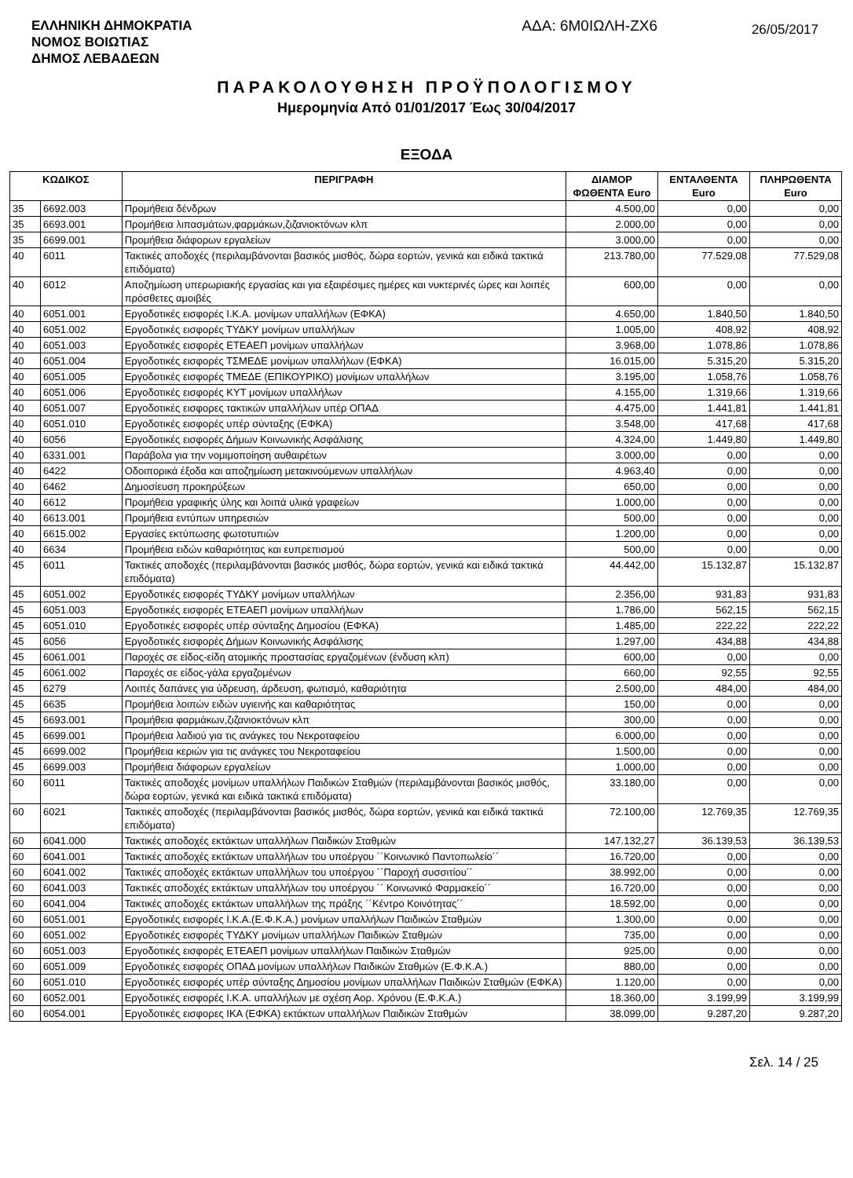ΕΛΛΗΝΙΚΗ ΔΗΜΟΚΡΑΤΙΑ
ΝΟΜΟΣ ΒΟΙΩΤΙΑΣ
ΔΗΜΟΣ ΛΕΒΑΔΕΩΝ
ΑΔΑ: 6Μ0ΙΩΛΗ-ΖΧ6
26/05/2017
ΠΑΡΑΚΟΛΟΥΘΗΣΗ ΠΡΟΫΠΟΛΟΓΙΣΜΟΥ
Ημερομηνία Από 01/01/2017 Έως 30/04/2017
ΕΞΟΔΑ
| ΚΩΔΙΚΟΣ | | ΠΕΡΙΓΡΑΦΗ | ΔΙΑΜΟΡ ΦΩΘΕΝΤΑ Euro | ΕΝΤΑΛΘΕΝΤΑ Euro | ΠΛΗΡΩΘΕΝΤΑ Euro |
| --- | --- | --- | --- | --- | --- |
| 35 | 6692.003 | Προμήθεια δένδρων | 4.500,00 | 0,00 | 0,00 |
| 35 | 6693.001 | Προμήθεια λιπασμάτων,φαρμάκων,ζιζανιοκτόνων κλπ | 2.000,00 | 0,00 | 0,00 |
| 35 | 6699.001 | Προμήθεια διάφορων εργαλείων | 3.000,00 | 0,00 | 0,00 |
| 40 | 6011 | Τακτικές αποδοχές (περιλαμβάνονται βασικός μισθός, δώρα εορτών, γενικά και ειδικά τακτικά επιδόματα) | 213.780,00 | 77.529,08 | 77.529,08 |
| 40 | 6012 | Αποζημίωση υπερωριακής εργασίας και για εξαιρέσιμες ημέρες και νυκτερινές ώρες και λοιπές πρόσθετες αμοιβές | 600,00 | 0,00 | 0,00 |
| 40 | 6051.001 | Εργοδοτικές εισφορές Ι.Κ.Α. μονίμων υπαλλήλων (ΕΦΚΑ) | 4.650,00 | 1.840,50 | 1.840,50 |
| 40 | 6051.002 | Εργοδοτικές εισφορές ΤΥΔΚΥ μονίμων υπαλλήλων | 1.005,00 | 408,92 | 408,92 |
| 40 | 6051.003 | Εργοδοτικές εισφορές ΕΤΕΑΕΠ μονίμων υπαλλήλων | 3.968,00 | 1.078,86 | 1.078,86 |
| 40 | 6051.004 | Εργοδοτικές εισφορές ΤΣΜΕΔΕ μονίμων υπαλλήλων (ΕΦΚΑ) | 16.015,00 | 5.315,20 | 5.315,20 |
| 40 | 6051.005 | Εργοδοτικές εισφορές ΤΜΕΔΕ (ΕΠΙΚΟΥΡΙΚΟ) μονίμων υπαλλήλων | 3.195,00 | 1.058,76 | 1.058,76 |
| 40 | 6051.006 | Εργοδοτικές εισφορές ΚΥΤ μονίμων υπαλλήλων | 4.155,00 | 1.319,66 | 1.319,66 |
| 40 | 6051.007 | Εργοδοτικές εισφορες τακτικών υπαλλήλων υπέρ ΟΠΑΔ | 4.475,00 | 1.441,81 | 1.441,81 |
| 40 | 6051.010 | Εργοδοτικές εισφορές υπέρ σύνταξης (ΕΦΚΑ) | 3.548,00 | 417,68 | 417,68 |
| 40 | 6056 | Εργοδοτικές εισφορές Δήμων Κοινωνικής Ασφάλισης | 4.324,00 | 1.449,80 | 1.449,80 |
| 40 | 6331.001 | Παράβολα για την νομιμοποίηση αυθαιρέτων | 3.000,00 | 0,00 | 0,00 |
| 40 | 6422 | Οδοιπορικά έξοδα και αποζημίωση μετακινούμενων υπαλλήλων | 4.963,40 | 0,00 | 0,00 |
| 40 | 6462 | Δημοσίευση προκηρύξεων | 650,00 | 0,00 | 0,00 |
| 40 | 6612 | Προμήθεια γραφικής ύλης και λοιπά υλικά γραφείων | 1.000,00 | 0,00 | 0,00 |
| 40 | 6613.001 | Προμήθεια εντύπων υπηρεσιών | 500,00 | 0,00 | 0,00 |
| 40 | 6615.002 | Εργασίες εκτύπωσης φωτοτυπιών | 1.200,00 | 0,00 | 0,00 |
| 40 | 6634 | Προμήθεια ειδών καθαριότητας και ευπρεπισμού | 500,00 | 0,00 | 0,00 |
| 45 | 6011 | Τακτικές αποδοχές (περιλαμβάνονται βασικός μισθός, δώρα εορτών, γενικά και ειδικά τακτικά επιδόματα) | 44.442,00 | 15.132,87 | 15.132,87 |
| 45 | 6051.002 | Εργοδοτικές εισφορές ΤΥΔΚΥ μονίμων υπαλλήλων | 2.356,00 | 931,83 | 931,83 |
| 45 | 6051.003 | Εργοδοτικές εισφορές ΕΤΕΑΕΠ μονίμων υπαλλήλων | 1.786,00 | 562,15 | 562,15 |
| 45 | 6051.010 | Εργοδοτικές εισφορές υπέρ σύνταξης Δημοσίου (ΕΦΚΑ) | 1.485,00 | 222,22 | 222,22 |
| 45 | 6056 | Εργοδοτικές εισφορές Δήμων Κοινωνικής Ασφάλισης | 1.297,00 | 434,88 | 434,88 |
| 45 | 6061.001 | Παροχές σε είδος-είδη ατομικής προστασίας εργαζομένων (ένδυση κλπ) | 600,00 | 0,00 | 0,00 |
| 45 | 6061.002 | Παροχές σε είδος-γάλα εργαζομένων | 660,00 | 92,55 | 92,55 |
| 45 | 6279 | Λοιπές δαπάνες για ύδρευση, άρδευση, φωτισμό, καθαριότητα | 2.500,00 | 484,00 | 484,00 |
| 45 | 6635 | Προμήθεια λοιπών ειδών υγιεινής και καθαριότητας | 150,00 | 0,00 | 0,00 |
| 45 | 6693.001 | Προμήθεια φαρμάκων,ζιζανιοκτόνων κλπ | 300,00 | 0,00 | 0,00 |
| 45 | 6699.001 | Προμήθεια λαδιού για τις ανάγκες του Νεκροταφείου | 6.000,00 | 0,00 | 0,00 |
| 45 | 6699.002 | Προμήθεια κεριών για τις ανάγκες του Νεκροταφείου | 1.500,00 | 0,00 | 0,00 |
| 45 | 6699.003 | Προμήθεια διάφορων εργαλείων | 1.000,00 | 0,00 | 0,00 |
| 60 | 6011 | Τακτικές αποδοχές μονίμων υπαλλήλων Παιδικών Σταθμών (περιλαμβάνονται βασικός μισθός, δώρα εορτών, γενικά και ειδικά τακτικά επιδόματα) | 33.180,00 | 0,00 | 0,00 |
| 60 | 6021 | Τακτικές αποδοχές (περιλαμβάνονται βασικός μισθός, δώρα εορτών, γενικά και ειδικά τακτικά επιδόματα) | 72.100,00 | 12.769,35 | 12.769,35 |
| 60 | 6041.000 | Τακτικές αποδοχές εκτάκτων υπαλλήλων Παιδικών Σταθμών | 147.132,27 | 36.139,53 | 36.139,53 |
| 60 | 6041.001 | Τακτικές αποδοχές εκτάκτων υπαλλήλων του υποέργου ´´Κοινωνικό Παντοπωλείο´´ | 16.720,00 | 0,00 | 0,00 |
| 60 | 6041.002 | Τακτικές αποδοχές εκτάκτων υπαλλήλων του υποέργου ´´Παροχή συσσιτίου´´ | 38.992,00 | 0,00 | 0,00 |
| 60 | 6041.003 | Τακτικές αποδοχές εκτάκτων υπαλλήλων του υποέργου ´´ Κοινωνικό Φαρμακείο´´ | 16.720,00 | 0,00 | 0,00 |
| 60 | 6041.004 | Τακτικές αποδοχές εκτάκτων υπαλλήλων της πράξης ´´Κέντρο Κοινότητας´´ | 18.592,00 | 0,00 | 0,00 |
| 60 | 6051.001 | Εργοδοτικές εισφορές Ι.Κ.Α.(Ε.Φ.Κ.Α.) μονίμων υπαλλήλων Παιδικών Σταθμών | 1.300,00 | 0,00 | 0,00 |
| 60 | 6051.002 | Εργοδοτικές εισφορές ΤΥΔΚΥ μονίμων υπαλλήλων Παιδικών Σταθμών | 735,00 | 0,00 | 0,00 |
| 60 | 6051.003 | Εργοδοτικές εισφορές ΕΤΕΑΕΠ μονίμων υπαλλήλων Παιδικών Σταθμών | 925,00 | 0,00 | 0,00 |
| 60 | 6051.009 | Εργοδοτικές εισφορές ΟΠΑΔ μονίμων υπαλλήλων Παιδικών Σταθμών (Ε.Φ.Κ.Α.) | 880,00 | 0,00 | 0,00 |
| 60 | 6051.010 | Εργοδοτικές εισφορές υπέρ σύνταξης Δημοσίου μονίμων υπαλλήλων Παιδικών Σταθμών (ΕΦΚΑ) | 1.120,00 | 0,00 | 0,00 |
| 60 | 6052.001 | Εργοδοτικές εισφορές Ι.Κ.Α. υπαλλήλων με σχέση Αορ. Χρόνου (Ε.Φ.Κ.Α.) | 18.360,00 | 3.199,99 | 3.199,99 |
| 60 | 6054.001 | Εργοδοτικές εισφορες ΙΚΑ (ΕΦΚΑ) εκτάκτων υπαλλήλων Παιδικών Σταθμών | 38.099,00 | 9.287,20 | 9.287,20 |
Σελ. 14 / 25